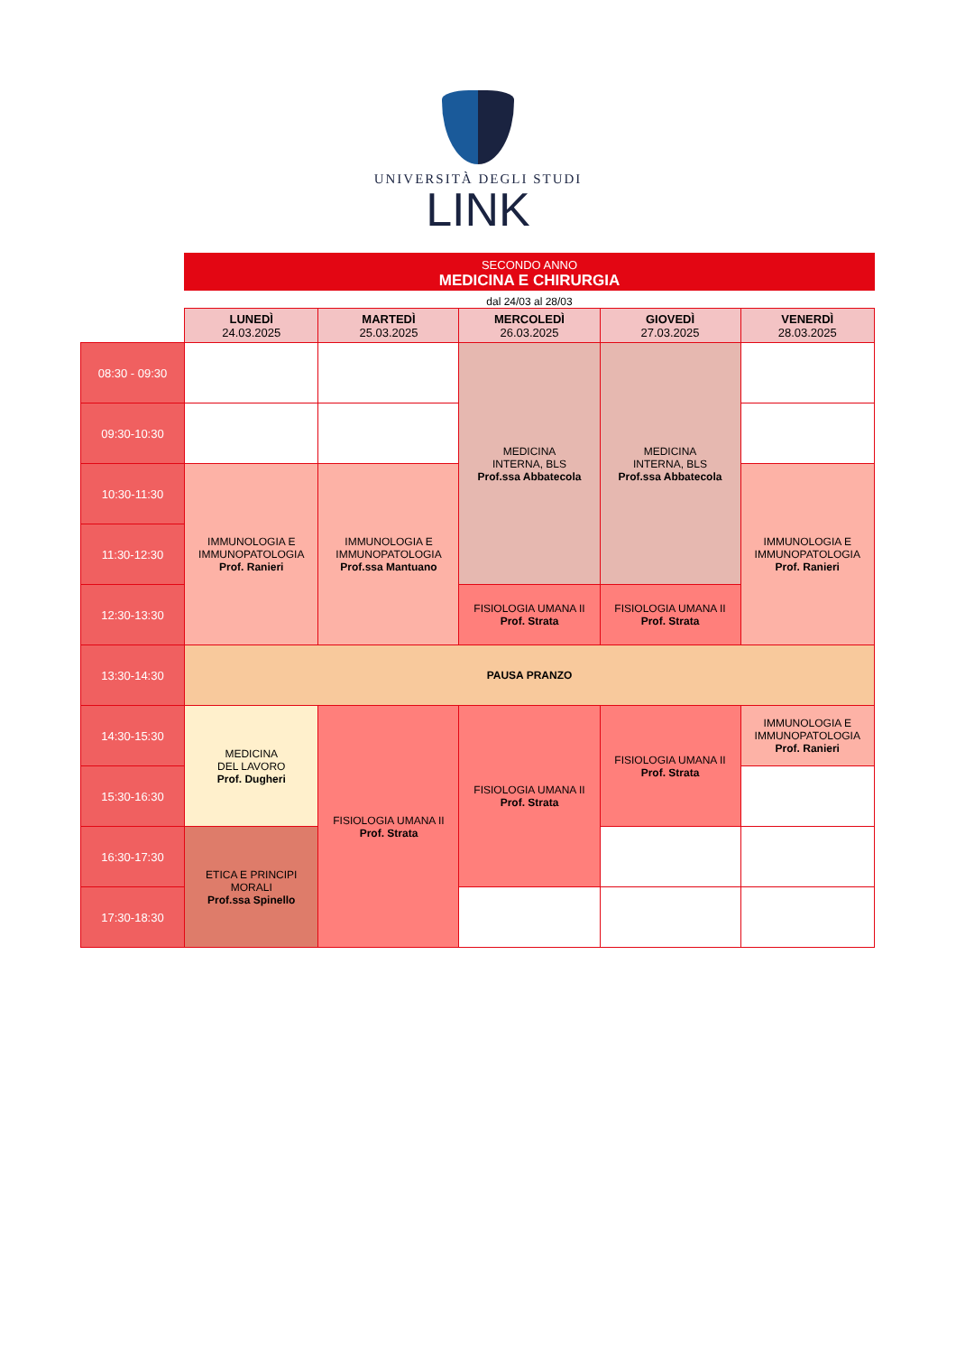UNIVERSITÀ DEGLI STUDI
LINK
SECONDO ANNO
MEDICINA E CHIRURGIA
dal 24/03 al 28/03
| | LUNEDÌ 24.03.2025 | MARTEDÌ 25.03.2025 | MERCOLEDÌ 26.03.2025 | GIOVEDÌ 27.03.2025 | VENERDÌ 28.03.2025 |
| --- | --- | --- | --- | --- | --- |
| 08:30 - 09:30 | | | MEDICINA INTERNA, BLS Prof.ssa Abbatecola | MEDICINA INTERNA, BLS Prof.ssa Abbatecola | |
| 09:30-10:30 | | | | | |
| 10:30-11:30 | IMMUNOLOGIA E IMMUNOPATOLOGIA Prof. Ranieri | IMMUNOLOGIA E IMMUNOPATOLOGIA Prof.ssa Mantuano | | | IMMUNOLOGIA E IMMUNOPATOLOGIA Prof. Ranieri |
| 11:30-12:30 | | | | | |
| 12:30-13:30 | | | FISIOLOGIA UMANA II Prof. Strata | FISIOLOGIA UMANA II Prof. Strata | |
| 13:30-14:30 | PAUSA PRANZO | | | | |
| 14:30-15:30 | MEDICINA DEL LAVORO Prof. Dugheri | FISIOLOGIA UMANA II Prof. Strata | FISIOLOGIA UMANA II Prof. Strata | FISIOLOGIA UMANA II Prof. Strata | IMMUNOLOGIA E IMMUNOPATOLOGIA Prof. Ranieri |
| 15:30-16:30 | | | | | |
| 16:30-17:30 | ETICA E PRINCIPI MORALI Prof.ssa Spinello | | | | |
| 17:30-18:30 | | | | | |